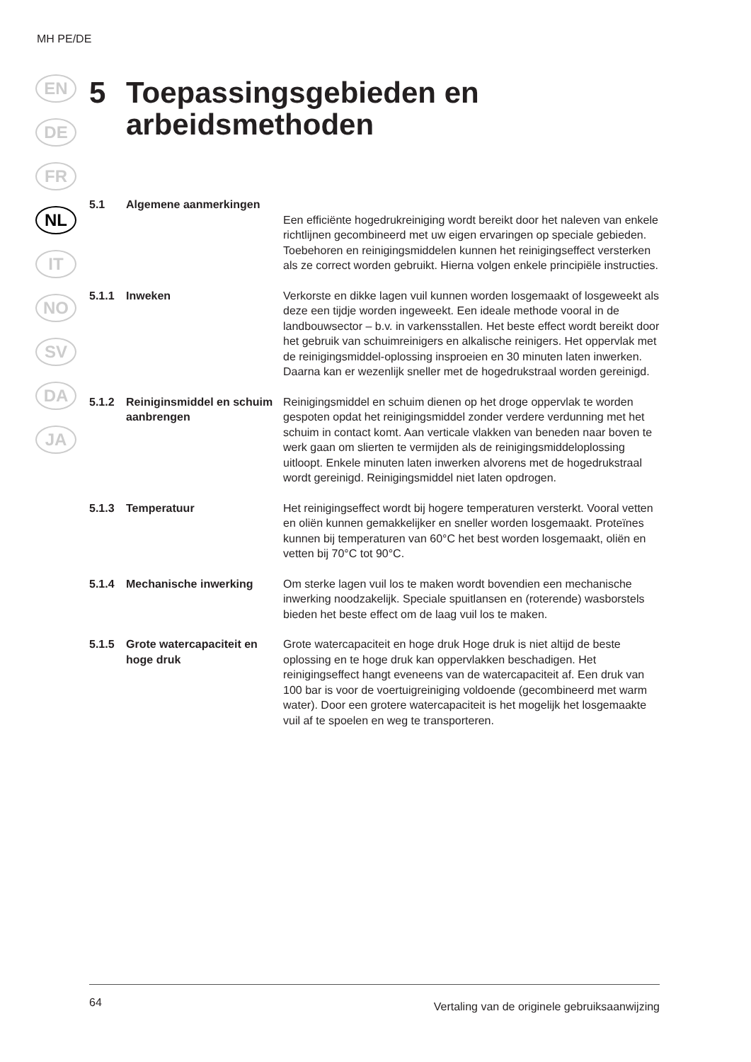MH PE/DE
EN
DE
FR
NL
IT
NO
SV
DA
JA
5 Toepassingsgebieden en
arbeidsmethoden
5.1 Algemene aanmerkingen
Een efficiënte hogedrukreiniging wordt bereikt door het naleven van enkele richtlijnen gecombineerd met uw eigen ervaringen op speciale gebieden. Toebehoren en reinigingsmiddelen kunnen het reinigingseffect versterken als ze correct worden gebruikt. Hierna volgen enkele principiële instructies.
5.1.1 Inweken Verkorste en dikke lagen vuil kunnen worden losgemaakt of losgeweekt als deze een tijdje worden ingeweekt. Een ideale methode vooral in de landbouwsector – b.v. in varkensstallen. Het beste effect wordt bereikt door het gebruik van schuimreinigers en alkalische reinigers. Het oppervlak met de reinigingsmiddel-oplossing insproeien en 30 minuten laten inwerken. Daarna kan er wezenlijk sneller met de hogedrukstraal worden gereinigd.
5.1.2 Reiniginsmiddel en schuim aanbrengen
Reinigingsmiddel en schuim dienen op het droge oppervlak te worden gespoten opdat het reinigingsmiddel zonder verdere verdunning met het schuim in contact komt. Aan verticale vlakken van beneden naar boven te werk gaan om slierten te vermijden als de reinigingsmiddeloplossing uitloopt. Enkele minuten laten inwerken alvorens met de hogedrukstraal wordt gereinigd. Reinigingsmiddel niet laten opdrogen.
5.1.3 Temperatuur Het reinigingseffect wordt bij hogere temperaturen versterkt. Vooral vetten en oliën kunnen gemakkelijker en sneller worden losgemaakt. Proteïnes kunnen bij temperaturen van 60°C het best worden losgemaakt, oliën en vetten bij 70°C tot 90°C.
5.1.4 Mechanische inwerking Om sterke lagen vuil los te maken wordt bovendien een mechanische inwerking noodzakelijk. Speciale spuitlansen en (roterende) wasborstels bieden het beste effect om de laag vuil los te maken.
5.1.5 Grote watercapaciteit en hoge druk
Grote watercapaciteit en hoge druk Hoge druk is niet altijd de beste oplossing en te hoge druk kan oppervlakken beschadigen. Het reinigingseffect hangt eveneens van de watercapaciteit af. Een druk van 100 bar is voor de voertuigreiniging voldoende (gecombineerd met warm water). Door een grotere watercapaciteit is het mogelijk het losgemaakte vuil af te spoelen en weg te transporteren.
64 Vertaling van de originele gebruiksaanwijzing